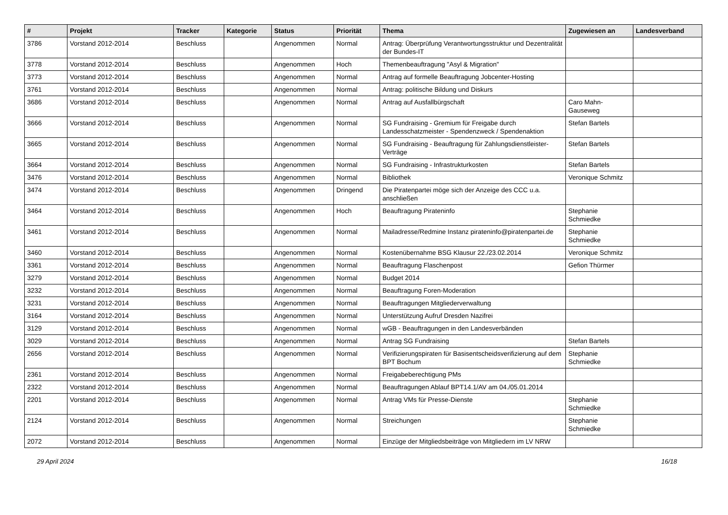| # | Projekt | Tracker | Kategorie | Status | Priorität | Thema | Zugewiesen an | Landesverband |
| --- | --- | --- | --- | --- | --- | --- | --- | --- |
| 3786 | Vorstand 2012-2014 | Beschluss | | Angenommen | Normal | Antrag: Überprüfung Verantwortungsstruktur und Dezentralität der Bundes-IT | | |
| 3778 | Vorstand 2012-2014 | Beschluss | | Angenommen | Hoch | Themenbeauftragung "Asyl & Migration" | | |
| 3773 | Vorstand 2012-2014 | Beschluss | | Angenommen | Normal | Antrag auf formelle Beauftragung Jobcenter-Hosting | | |
| 3761 | Vorstand 2012-2014 | Beschluss | | Angenommen | Normal | Antrag: politische Bildung und Diskurs | | |
| 3686 | Vorstand 2012-2014 | Beschluss | | Angenommen | Normal | Antrag auf Ausfallbürgschaft | Caro Mahn-Gauseweg | |
| 3666 | Vorstand 2012-2014 | Beschluss | | Angenommen | Normal | SG Fundraising - Gremium für Freigabe durch Landesschatzmeister - Spendenzweck / Spendenaktion | Stefan Bartels | |
| 3665 | Vorstand 2012-2014 | Beschluss | | Angenommen | Normal | SG Fundraising - Beauftragung für Zahlungsdienstleister-Verträge | Stefan Bartels | |
| 3664 | Vorstand 2012-2014 | Beschluss | | Angenommen | Normal | SG Fundraising - Infrastrukturkosten | Stefan Bartels | |
| 3476 | Vorstand 2012-2014 | Beschluss | | Angenommen | Normal | Bibliothek | Veronique Schmitz | |
| 3474 | Vorstand 2012-2014 | Beschluss | | Angenommen | Dringend | Die Piratenpartei möge sich der Anzeige des CCC u.a. anschließen | | |
| 3464 | Vorstand 2012-2014 | Beschluss | | Angenommen | Hoch | Beauftragung Pirateninfo | Stephanie Schmiedke | |
| 3461 | Vorstand 2012-2014 | Beschluss | | Angenommen | Normal | Mailadresse/Redmine Instanz pirateninfo@piratenpartei.de | Stephanie Schmiedke | |
| 3460 | Vorstand 2012-2014 | Beschluss | | Angenommen | Normal | Kostenübernahme BSG Klausur 22./23.02.2014 | Veronique Schmitz | |
| 3361 | Vorstand 2012-2014 | Beschluss | | Angenommen | Normal | Beauftragung Flaschenpost | Gefion Thürmer | |
| 3279 | Vorstand 2012-2014 | Beschluss | | Angenommen | Normal | Budget 2014 | | |
| 3232 | Vorstand 2012-2014 | Beschluss | | Angenommen | Normal | Beauftragung Foren-Moderation | | |
| 3231 | Vorstand 2012-2014 | Beschluss | | Angenommen | Normal | Beauftragungen Mitgliederverwaltung | | |
| 3164 | Vorstand 2012-2014 | Beschluss | | Angenommen | Normal | Unterstützung Aufruf Dresden Nazifrei | | |
| 3129 | Vorstand 2012-2014 | Beschluss | | Angenommen | Normal | wGB - Beauftragungen in den Landesverbänden | | |
| 3029 | Vorstand 2012-2014 | Beschluss | | Angenommen | Normal | Antrag SG Fundraising | Stefan Bartels | |
| 2656 | Vorstand 2012-2014 | Beschluss | | Angenommen | Normal | Verifizierungspiraten für Basisentscheidsverifizierung auf dem BPT Bochum | Stephanie Schmiedke | |
| 2361 | Vorstand 2012-2014 | Beschluss | | Angenommen | Normal | Freigabeberechtigung PMs | | |
| 2322 | Vorstand 2012-2014 | Beschluss | | Angenommen | Normal | Beauftragungen Ablauf BPT14.1/AV am 04./05.01.2014 | | |
| 2201 | Vorstand 2012-2014 | Beschluss | | Angenommen | Normal | Antrag VMs für Presse-Dienste | Stephanie Schmiedke | |
| 2124 | Vorstand 2012-2014 | Beschluss | | Angenommen | Normal | Streichungen | Stephanie Schmiedke | |
| 2072 | Vorstand 2012-2014 | Beschluss | | Angenommen | Normal | Einzüge der Mitgliedsbeiträge von Mitgliedern im LV NRW | | |
29 April 2024 16/18